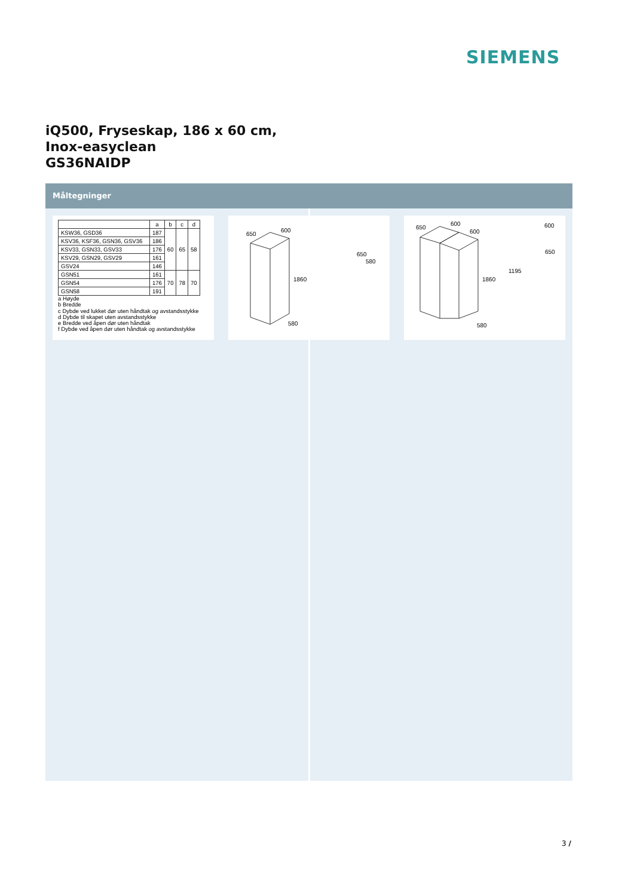SIEMENS
iQ500, Fryseskap, 186 x 60 cm,
Inox-easyclean
GS36NAIDP
Måltegninger
| | a | b | c | d |
| --- | --- | --- | --- | --- |
| KSW36, GSD36 | 187 | 60 | 65 | 58 |
| KSV36, KSF36, GSN36, GSV36 | 186 | | | |
| KSV33, GSN33, GSV33 | 176 | | | |
| KSV29, GSN29, GSV29 | 161 | | | |
| GSV24 | 146 | | | |
| GSN51 | 161 | 70 | 78 | 70 |
| GSN54 | 176 | | | |
| GSN58 | 191 | | | |
a Høyde
b Bredde
c Dybde ved lukket dør uten håndtak og avstandsstykke
d Dybde til skapet uten avstandsstykke
e Bredde ved åpen dør uten håndtak
f Dybde ved åpen dør uten håndtak og avstandsstykke
650
600
1860
580
650
580
650
600
600
1860
580
1195
600
650
3 /